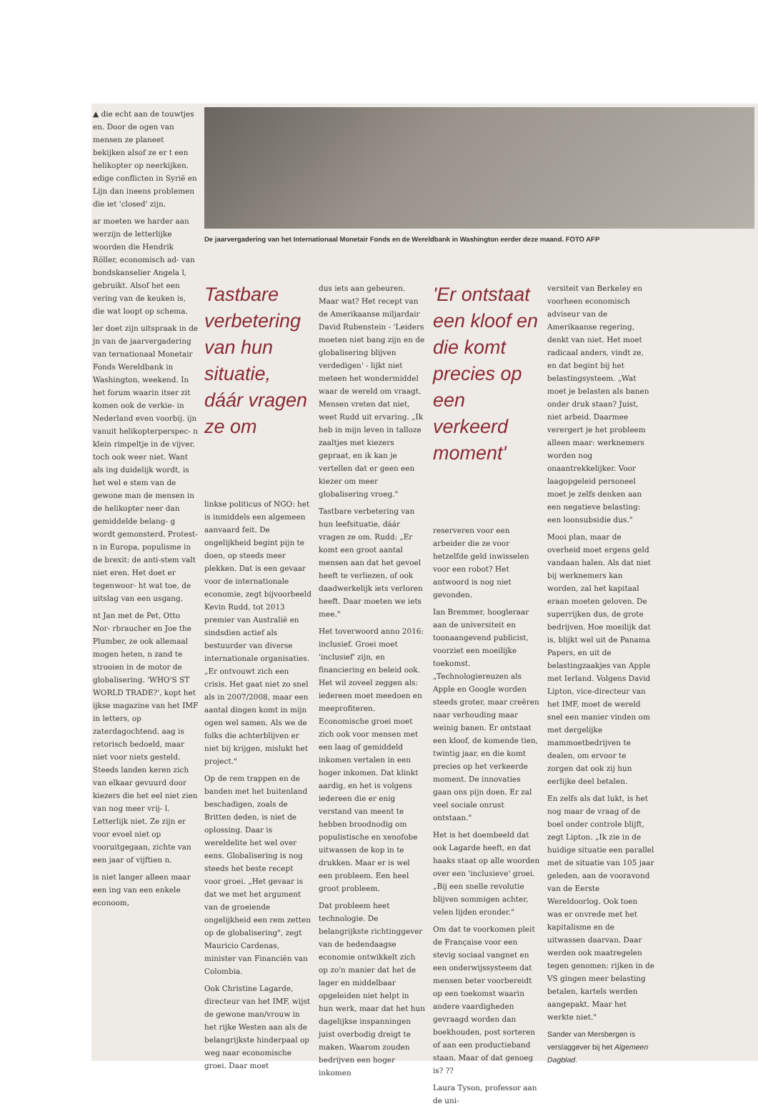▲ die echt aan de touwtjes en. Door de ogen van mensen ze planeet bekijken alsof ze er t een helikopter op neerkijken. edige conflicten in Syrië en Lijn dan ineens problemen die iet 'closed' zijn.
ar moeten we harder aan werzijn de letterlijke woorden die Hendrik Röller, economisch ad- van bondskanselier Angela l, gebruikt. Alsof het een vering van de keuken is, die wat loopt op schema.
ler doet zijn uitspraak in de jn van de jaarvergadering van ternationaal Monetair Fonds Wereldbank in Washington, weekend. In het forum waarin itser zit komen ook de verkie- in Nederland even voorbij. ijn vanuit helikopterperspec- n klein rimpeltje in de vijver. toch ook weer niet. Want als ing duidelijk wordt, is het wel e stem van de gewone man de mensen in de helikopter neer dan gemiddelde belang- g wordt gemonsterd. Protest- n in Europa, populisme in de brexit: de anti-stem valt niet eren. Het doet er tegenwoor- ht wat toe, de uitslag van een usgang.
nt Jan met de Pet, Otto Nor- rbraucher en Joe the Plumber, ze ook allemaal mogen heten, n zand te strooien in de motor de globalisering. 'WHO'S ST WORLD TRADE?', kopt het ijkse magazine van het IMF in letters, op zaterdagochtend. aag is retorisch bedoeld, maar niet voor niets gesteld. Steeds landen keren zich van elkaar gevuurd door kiezers die het eel niet zien van nog meer vrij- l. Letterlijk niet. Ze zijn er voor evoel niet op vooruitgegaan, zichte van een jaar of vijftien n.
is niet langer alleen maar een ing van een enkele econoom,
De jaarvergadering van het Internationaal Monetair Fonds en de Wereldbank in Washington eerder deze maand. FOTO AFP
Tastbare verbetering van hun situatie, dáár vragen ze om
linkse politicus of NGO: het is inmiddels een algemeen aanvaard feit. De ongelijkheid begint pijn te doen, op steeds meer plekken. Dat is een gevaar voor de internationale economie, zegt bijvoorbeeld Kevin Rudd, tot 2013 premier van Australië en sindsdien actief als bestuurder van diverse internationale organisaties. „Er ontvouwt zich een crisis. Het gaat niet zo snel als in 2007/2008, maar een aantal dingen komt in mijn ogen wel samen. Als we de folks die achterblijven er niet bij krijgen, mislukt het project."
Op de rem trappen en de banden met het buitenland beschadigen, zoals de Britten deden, is niet de oplossing. Daar is wereldelite het wel over eens. Globalisering is nog steeds het beste recept voor groei. „Het gevaar is dat we met het argument van de groeiende ongelijkheid een rem zetten op de globalisering", zegt Mauricio Cardenas, minister van Financiën van Colombia.
Ook Christine Lagarde, directeur van het IMF, wijst de gewone man/vrouw in het rijke Westen aan als de belangrijkste hinderpaal op weg naar economische groei. Daar moet
dus iets aan gebeuren. Maar wat? Het recept van de Amerikaanse miljardair David Rubenstein - 'Leiders moeten niet bang zijn en de globalisering blijven verdedigen' - lijkt niet meteen het wondermiddel waar de wereld om vraagt. Mensen vreten dat niet, weet Rudd uit ervaring. „Ik heb in mijn leven in talloze zaaltjes met kiezers gepraat, en ik kan je vertellen dat er geen een kiezer om meer globalisering vroeg."
Tastbare verbetering van hun leefsituatie, dáár vragen ze om. Rudd: „Er komt een groot aantal mensen aan dat het gevoel heeft te verliezen, of ook daadwerkelijk iets verloren heeft. Daar moeten we iets mee."
Het toverwoord anno 2016: inclusief. Groei moet 'inclusief' zijn, en financiering en beleid ook. Het wil zoveel zeggen als: iedereen moet meedoen en meeprofiteren. Economische groei moet zich ook voor mensen met een laag of gemiddeld inkomen vertalen in een hoger inkomen. Dat klinkt aardig, en het is volgens iedereen die er enig verstand van meent te hebben broodnodig om populistische en xenofobe uitwassen de kop in te drukken. Maar er is wel een probleem. Een heel groot probleem.
Dat probleem heet technologie. De belangrijkste richtinggever van de hedendaagse economie ontwikkelt zich op zo'n manier dat het de lager en middelbaar opgeleiden niet helpt in hun werk, maar dat het hun dagelijkse inspanningen juist overbodig dreigt te maken. Waarom zouden bedrijven een hoger inkomen
'Er ontstaat een kloof en die komt precies op een verkeerd moment'
reserveren voor een arbeider die ze voor hetzelfde geld inwisselen voor een robot? Het antwoord is nog niet gevonden.
Ian Bremmer, hoogleraar aan de universiteit en toonaangevend publicist, voorziet een moeilijke toekomst. „Technologiereuzen als Apple en Google worden steeds groter, maar creëren naar verhouding maar weinig banen. Er ontstaat een kloof, de komende tien, twintig jaar, en die komt precies op het verkeerde moment. De innovaties gaan ons pijn doen. Er zal veel sociale onrust ontstaan."
Het is het doembeeld dat ook Lagarde heeft, en dat haaks staat op alle woorden over een 'inclusieve' groei. „Bij een snelle revolutie blijven sommigen achter, velen lijden eronder."
Om dat te voorkomen pleit de Française voor een stevig sociaal vangnet en een onderwijssysteem dat mensen beter voorbereidt op een toekomst waarin andere vaardigheden gevraagd worden dan boekhouden, post sorteren of aan een productieband staan. Maar of dat genoeg is? ??
Laura Tyson, professor aan de uni-
versiteit van Berkeley en voorheen economisch adviseur van de Amerikaanse regering, denkt van niet. Het moet radicaal anders, vindt ze, en dat begint bij het belastingsysteem. „Wat moet je belasten als banen onder druk staan? Juist, niet arbeid. Daarmee verergert je het probleem alleen maar: werknemers worden nog onaantrekkelijker. Voor laagopgeleid personeel moet je zelfs denken aan een negatieve belasting: een loonsubsidie dus."
Mooi plan, maar de overheid moet ergens geld vandaan halen. Als dat niet bij werknemers kan worden, zal het kapitaal eraan moeten geloven. De superrijken dus, de grote bedrijven. Hoe moeilijk dat is, blijkt wel uit de Panama Papers, en uit de belastingzaakjes van Apple met Ierland. Volgens David Lipton, vice-directeur van het IMF, moet de wereld snel een manier vinden om met dergelijke mammoetbedrijven te dealen, om ervoor te zorgen dat ook zij hun eerlijke deel betalen.
En zelfs als dat lukt, is het nog maar de vraag of de boel onder controle blijft, zegt Lipton. „Ik zie in de huidige situatie een parallel met de situatie van 105 jaar geleden, aan de vooravond van de Eerste Wereldoorlog. Ook toen was er onvrede met het kapitalisme en de uitwassen daarvan. Daar werden ook maatregelen tegen genomen: rijken in de VS gingen meer belasting betalen, kartels werden aangepakt. Maar het werkte niet."
Sander van Mersbergen is verslaggever bij het Algemeen Dagblad.